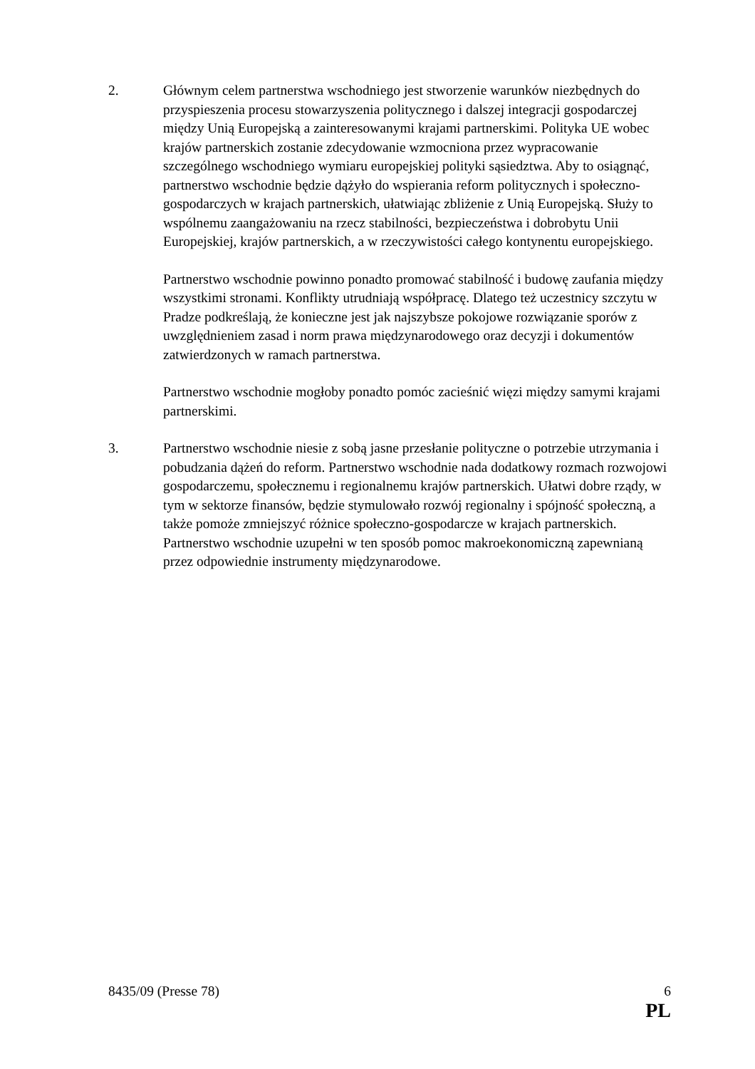2. Głównym celem partnerstwa wschodniego jest stworzenie warunków niezbędnych do przyspieszenia procesu stowarzyszenia politycznego i dalszej integracji gospodarczej między Unią Europejską a zainteresowanymi krajami partnerskimi. Polityka UE wobec krajów partnerskich zostanie zdecydowanie wzmocniona przez wypracowanie szczególnego wschodniego wymiaru europejskiej polityki sąsiedztwa. Aby to osiągnąć, partnerstwo wschodnie będzie dążyło do wspierania reform politycznych i społeczno-gospodarczych w krajach partnerskich, ułatwiając zbliżenie z Unią Europejską. Służy to wspólnemu zaangażowaniu na rzecz stabilności, bezpieczeństwa i dobrobytu Unii Europejskiej, krajów partnerskich, a w rzeczywistości całego kontynentu europejskiego.
Partnerstwo wschodnie powinno ponadto promować stabilność i budowę zaufania między wszystkimi stronami. Konflikty utrudniają współpracę. Dlatego też uczestnicy szczytu w Pradze podkreślają, że konieczne jest jak najszybsze pokojowe rozwiązanie sporów z uwzględnieniem zasad i norm prawa międzynarodowego oraz decyzji i dokumentów zatwierdzonych w ramach partnerstwa.
Partnerstwo wschodnie mogłoby ponadto pomóc zacieśnić więzi między samymi krajami partnerskimi.
3. Partnerstwo wschodnie niesie z sobą jasne przesłanie polityczne o potrzebie utrzymania i pobudzania dążeń do reform. Partnerstwo wschodnie nada dodatkowy rozmach rozwojowi gospodarczemu, społecznemu i regionalnemu krajów partnerskich. Ułatwi dobre rządy, w tym w sektorze finansów, będzie stymulowało rozwój regionalny i spójność społeczną, a także pomoże zmniejszyć różnice społeczno-gospodarcze w krajach partnerskich. Partnerstwo wschodnie uzupełni w ten sposób pomoc makroekonomiczną zapewnianą przez odpowiednie instrumenty międzynarodowe.
8435/09 (Presse 78) 6
PL